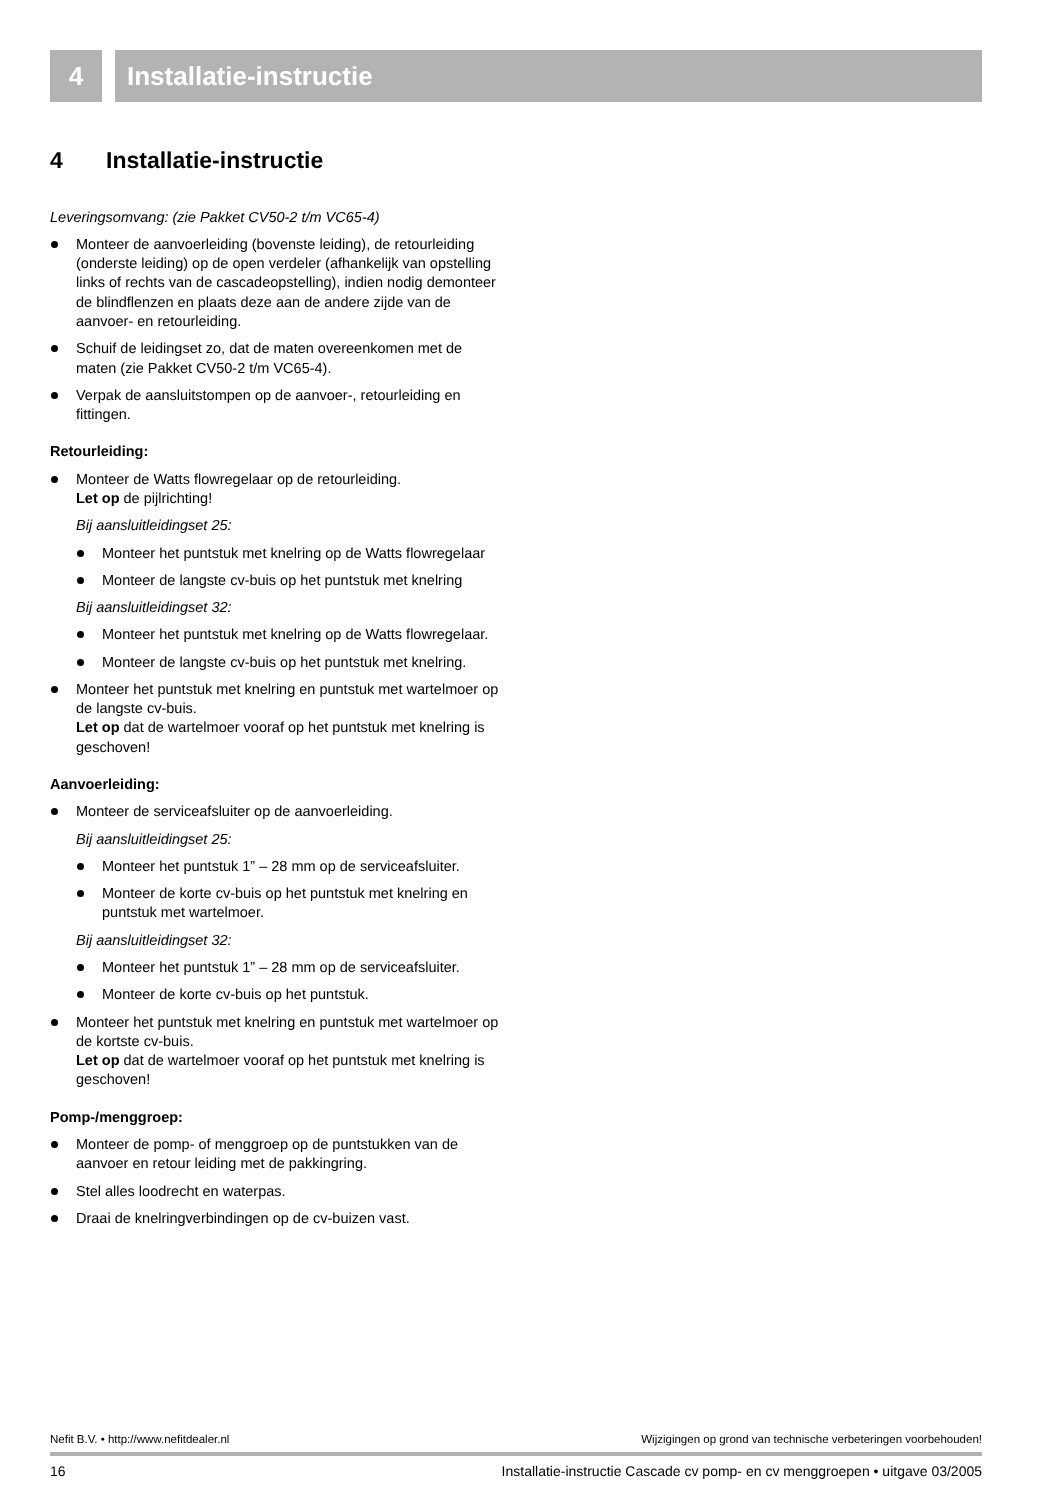4 Installatie-instructie
4 Installatie-instructie
Leveringsomvang: (zie Pakket CV50-2 t/m VC65-4)
Monteer de aanvoerleiding (bovenste leiding), de retourleiding (onderste leiding) op de open verdeler (afhankelijk van opstelling links of rechts van de cascadeopstelling), indien nodig demonteer de blindflenzen en plaats deze aan de andere zijde van de aanvoer- en retourleiding.
Schuif de leidingset zo, dat de maten overeenkomen met de maten (zie Pakket CV50-2 t/m VC65-4).
Verpak de aansluitstompen op de aanvoer-, retourleiding en fittingen.
Retourleiding:
Monteer de Watts flowregelaar op de retourleiding.
Let op de pijlrichting!
Bij aansluitleidingset 25:
Monteer het puntstuk met knelring op de Watts flowregelaar
Monteer de langste cv-buis op het puntstuk met knelring
Bij aansluitleidingset 32:
Monteer het puntstuk met knelring op de Watts flowregelaar.
Monteer de langste cv-buis op het puntstuk met knelring.
Monteer het puntstuk met knelring en puntstuk met wartelmoer op de langste cv-buis.
Let op dat de wartelmoer vooraf op het puntstuk met knelring is geschoven!
Aanvoerleiding:
Monteer de serviceafsluiter op de aanvoerleiding.
Bij aansluitleidingset 25:
Monteer het puntstuk 1” – 28 mm op de serviceafsluiter.
Monteer de korte cv-buis op het puntstuk met knelring en puntstuk met wartelmoer.
Bij aansluitleidingset 32:
Monteer het puntstuk 1” – 28 mm op de serviceafsluiter.
Monteer de korte cv-buis op het puntstuk.
Monteer het puntstuk met knelring en puntstuk met wartelmoer op de kortste cv-buis.
Let op dat de wartelmoer vooraf op het puntstuk met knelring is geschoven!
Pomp-/menggroep:
Monteer de pomp- of menggroep op de puntstukken van de aanvoer en retour leiding met de pakkingring.
Stel alles loodrecht en waterpas.
Draai de knelringverbindingen op de cv-buizen vast.
Nefit B.V. • http://www.nefitdealer.nl Wijzigingen op grond van technische verbeteringen voorbehouden!
16 Installatie-instructie Cascade cv pomp- en cv menggroepen • uitgave 03/2005